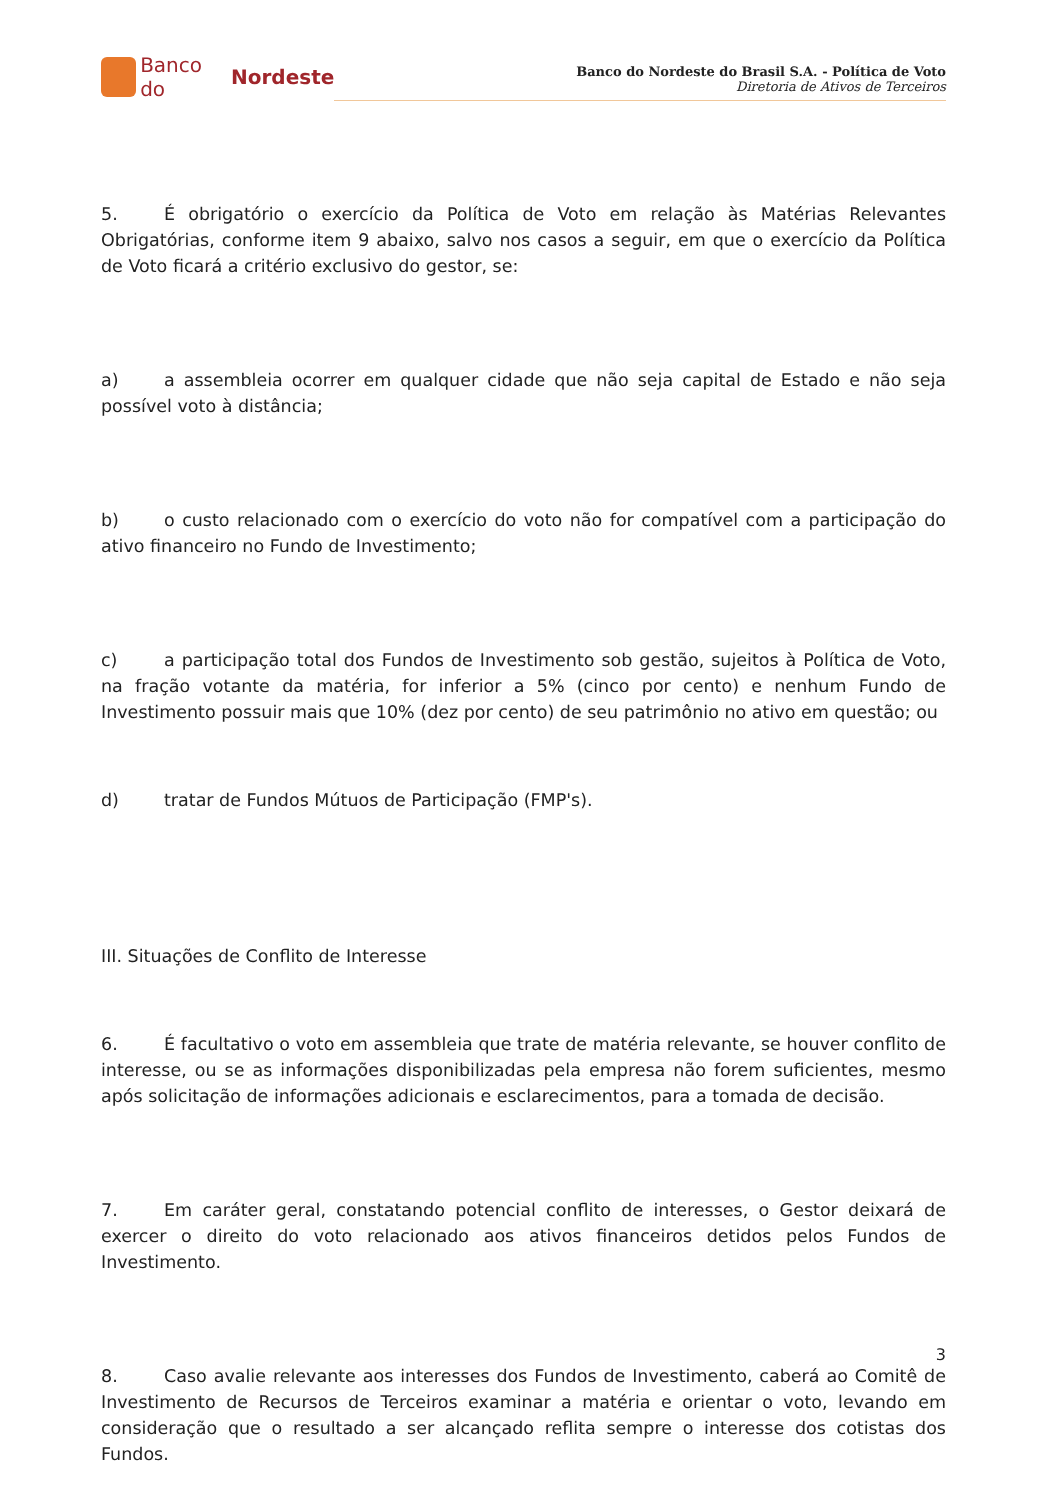Banco do Nordeste
Banco do Nordeste do Brasil S.A. - Política de Voto
Diretoria de Ativos de Terceiros
5. É obrigatório o exercício da Política de Voto em relação às Matérias Relevantes Obrigatórias, conforme item 9 abaixo, salvo nos casos a seguir, em que o exercício da Política de Voto ficará a critério exclusivo do gestor, se:
a) a assembleia ocorrer em qualquer cidade que não seja capital de Estado e não seja possível voto à distância;
b) o custo relacionado com o exercício do voto não for compatível com a participação do ativo financeiro no Fundo de Investimento;
c) a participação total dos Fundos de Investimento sob gestão, sujeitos à Política de Voto, na fração votante da matéria, for inferior a 5% (cinco por cento) e nenhum Fundo de Investimento possuir mais que 10% (dez por cento) de seu patrimônio no ativo em questão; ou
d) tratar de Fundos Mútuos de Participação (FMP's).
III. Situações de Conflito de Interesse
6. É facultativo o voto em assembleia que trate de matéria relevante, se houver conflito de interesse, ou se as informações disponibilizadas pela empresa não forem suficientes, mesmo após solicitação de informações adicionais e esclarecimentos, para a tomada de decisão.
7. Em caráter geral, constatando potencial conflito de interesses, o Gestor deixará de exercer o direito do voto relacionado aos ativos financeiros detidos pelos Fundos de Investimento.
8. Caso avalie relevante aos interesses dos Fundos de Investimento, caberá ao Comitê de Investimento de Recursos de Terceiros examinar a matéria e orientar o voto, levando em consideração que o resultado a ser alcançado reflita sempre o interesse dos cotistas dos Fundos.
3